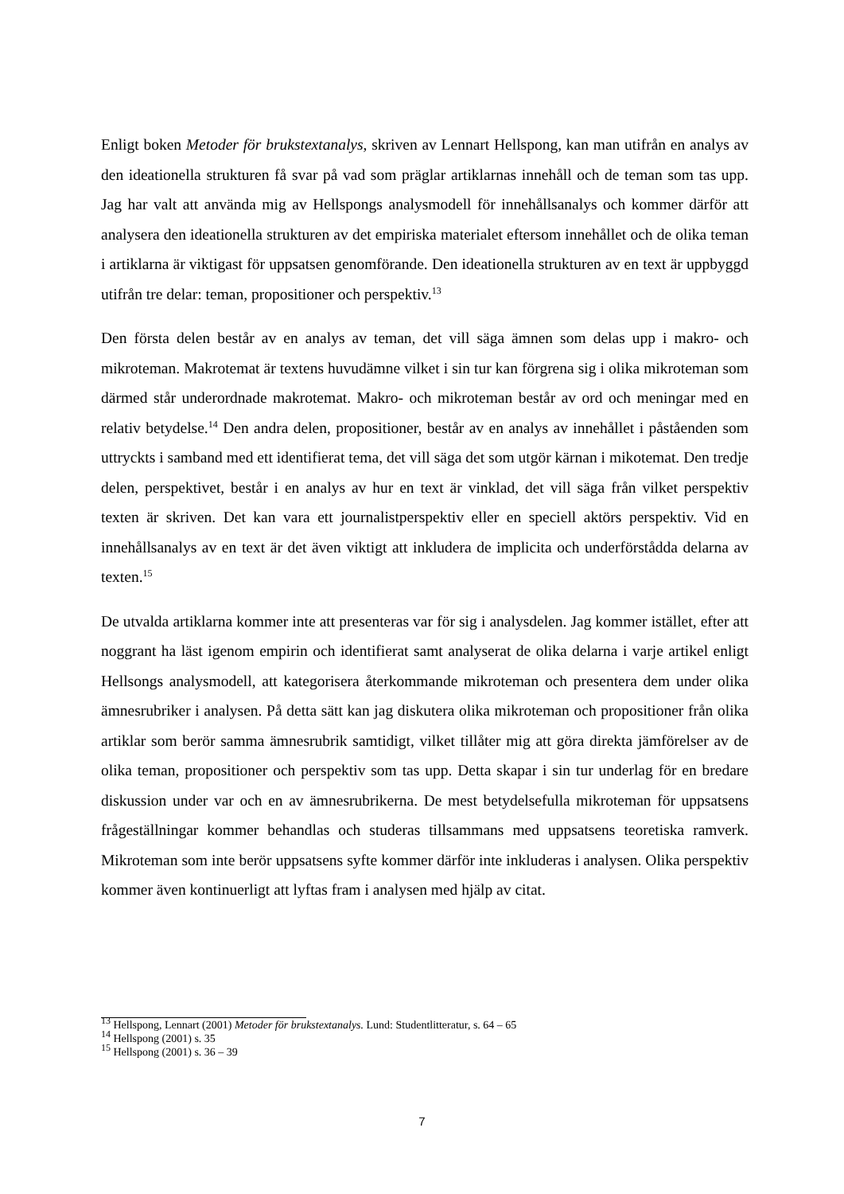Enligt boken Metoder för brukstextanalys, skriven av Lennart Hellspong, kan man utifrån en analys av den ideationella strukturen få svar på vad som präglar artiklarnas innehåll och de teman som tas upp. Jag har valt att använda mig av Hellspongs analysmodell för innehållsanalys och kommer därför att analysera den ideationella strukturen av det empiriska materialet eftersom innehållet och de olika teman i artiklarna är viktigast för uppsatsen genomförande. Den ideationella strukturen av en text är uppbyggd utifrån tre delar: teman, propositioner och perspektiv.<sup>13</sup>
Den första delen består av en analys av teman, det vill säga ämnen som delas upp i makro- och mikroteman. Makrotemat är textens huvudämne vilket i sin tur kan förgrena sig i olika mikroteman som därmed står underordnade makrotemat. Makro- och mikroteman består av ord och meningar med en relativ betydelse.<sup>14</sup> Den andra delen, propositioner, består av en analys av innehållet i påståenden som uttryckts i samband med ett identifierat tema, det vill säga det som utgör kärnan i mikotemat. Den tredje delen, perspektivet, består i en analys av hur en text är vinklad, det vill säga från vilket perspektiv texten är skriven. Det kan vara ett journalistperspektiv eller en speciell aktörs perspektiv. Vid en innehållsanalys av en text är det även viktigt att inkludera de implicita och underförstådda delarna av texten.<sup>15</sup>
De utvalda artiklarna kommer inte att presenteras var för sig i analysdelen. Jag kommer istället, efter att noggrant ha läst igenom empirin och identifierat samt analyserat de olika delarna i varje artikel enligt Hellsongs analysmodell, att kategorisera återkommande mikroteman och presentera dem under olika ämnesrubriker i analysen. På detta sätt kan jag diskutera olika mikroteman och propositioner från olika artiklar som berör samma ämnesrubrik samtidigt, vilket tillåter mig att göra direkta jämförelser av de olika teman, propositioner och perspektiv som tas upp. Detta skapar i sin tur underlag för en bredare diskussion under var och en av ämnesrubrikerna. De mest betydelsefulla mikroteman för uppsatsens frågeställningar kommer behandlas och studeras tillsammans med uppsatsens teoretiska ramverk. Mikroteman som inte berör uppsatsens syfte kommer därför inte inkluderas i analysen. Olika perspektiv kommer även kontinuerligt att lyftas fram i analysen med hjälp av citat.
<sup>13</sup> Hellspong, Lennart (2001) Metoder för brukstextanalys. Lund: Studentlitteratur, s. 64 – 65
<sup>14</sup> Hellspong (2001) s. 35
<sup>15</sup> Hellspong (2001) s. 36 – 39
7